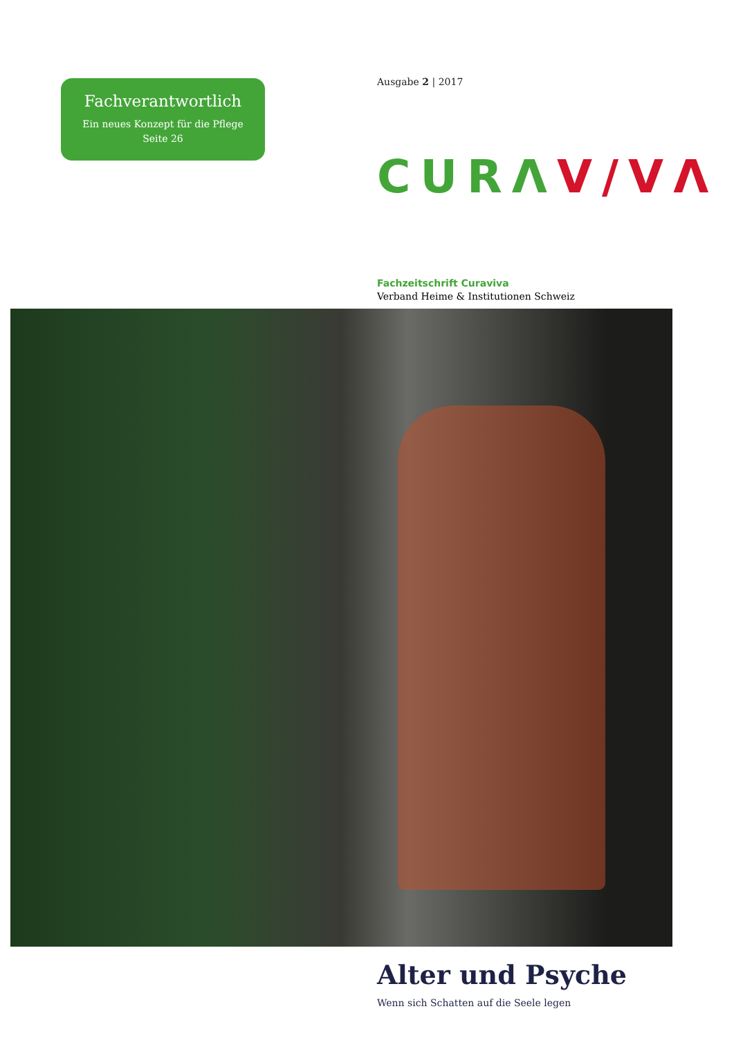Fachverantwortlich
Ein neues Konzept für die Pflege
Seite 26
Ausgabe 2 | 2017
CURΛ V/VΛ
Fachzeitschrift Curaviva
Verband Heime & Institutionen Schweiz
Alter und Psyche
Wenn sich Schatten auf die Seele legen